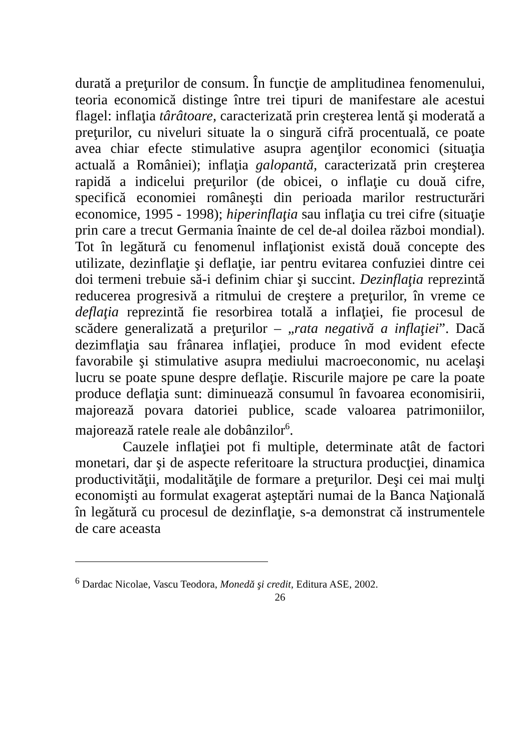durată a preţurilor de consum. În funcţie de amplitudinea fenomenului, teoria economică distinge între trei tipuri de manifestare ale acestui flagel: inflaţia târâtoare, caracterizată prin creşterea lentă şi moderată a preţurilor, cu niveluri situate la o singură cifră procentuală, ce poate avea chiar efecte stimulative asupra agenţilor economici (situaţia actuală a României); inflaţia galopantă, caracterizată prin creşterea rapidă a indicelui preţurilor (de obicei, o inflaţie cu două cifre, specifică economiei româneşti din perioada marilor restructurări economice, 1995 - 1998); hiperinflaţia sau inflaţia cu trei cifre (situaţie prin care a trecut Germania înainte de cel de-al doilea război mondial). Tot în legătură cu fenomenul inflaţionist există două concepte des utilizate, dezinflaţie şi deflaţie, iar pentru evitarea confuziei dintre cei doi termeni trebuie să-i definim chiar şi succint. Dezinflaţia reprezintă reducerea progresivă a ritmului de creştere a preţurilor, în vreme ce deflaţia reprezintă fie resorbirea totală a inflaţiei, fie procesul de scădere generalizată a preţurilor – „rata negativă a inflaţiei”. Dacă dezimflaţia sau frânarea inflaţiei, produce în mod evident efecte favorabile şi stimulative asupra mediului macroeconomic, nu acelaşi lucru se poate spune despre deflaţie. Riscurile majore pe care la poate produce deflaţia sunt: diminuează consumul în favoarea economisirii, majorează povara datoriei publice, scade valoarea patrimoniilor, majorează ratele reale ale dobânzilor<sup>6</sup>.
Cauzele inflaţiei pot fi multiple, determinate atât de factori monetari, dar şi de aspecte referitoare la structura producţiei, dinamica productivităţii, modalităţile de formare a preţurilor. Deşi cei mai mulţi economişti au formulat exagerat aşteptări numai de la Banca Naţională în legătură cu procesul de dezinflaţie, s-a demonstrat că instrumentele de care aceasta
<sup>6</sup> Dardac Nicolae, Vascu Teodora, Monedă şi credit, Editura ASE, 2002.
26